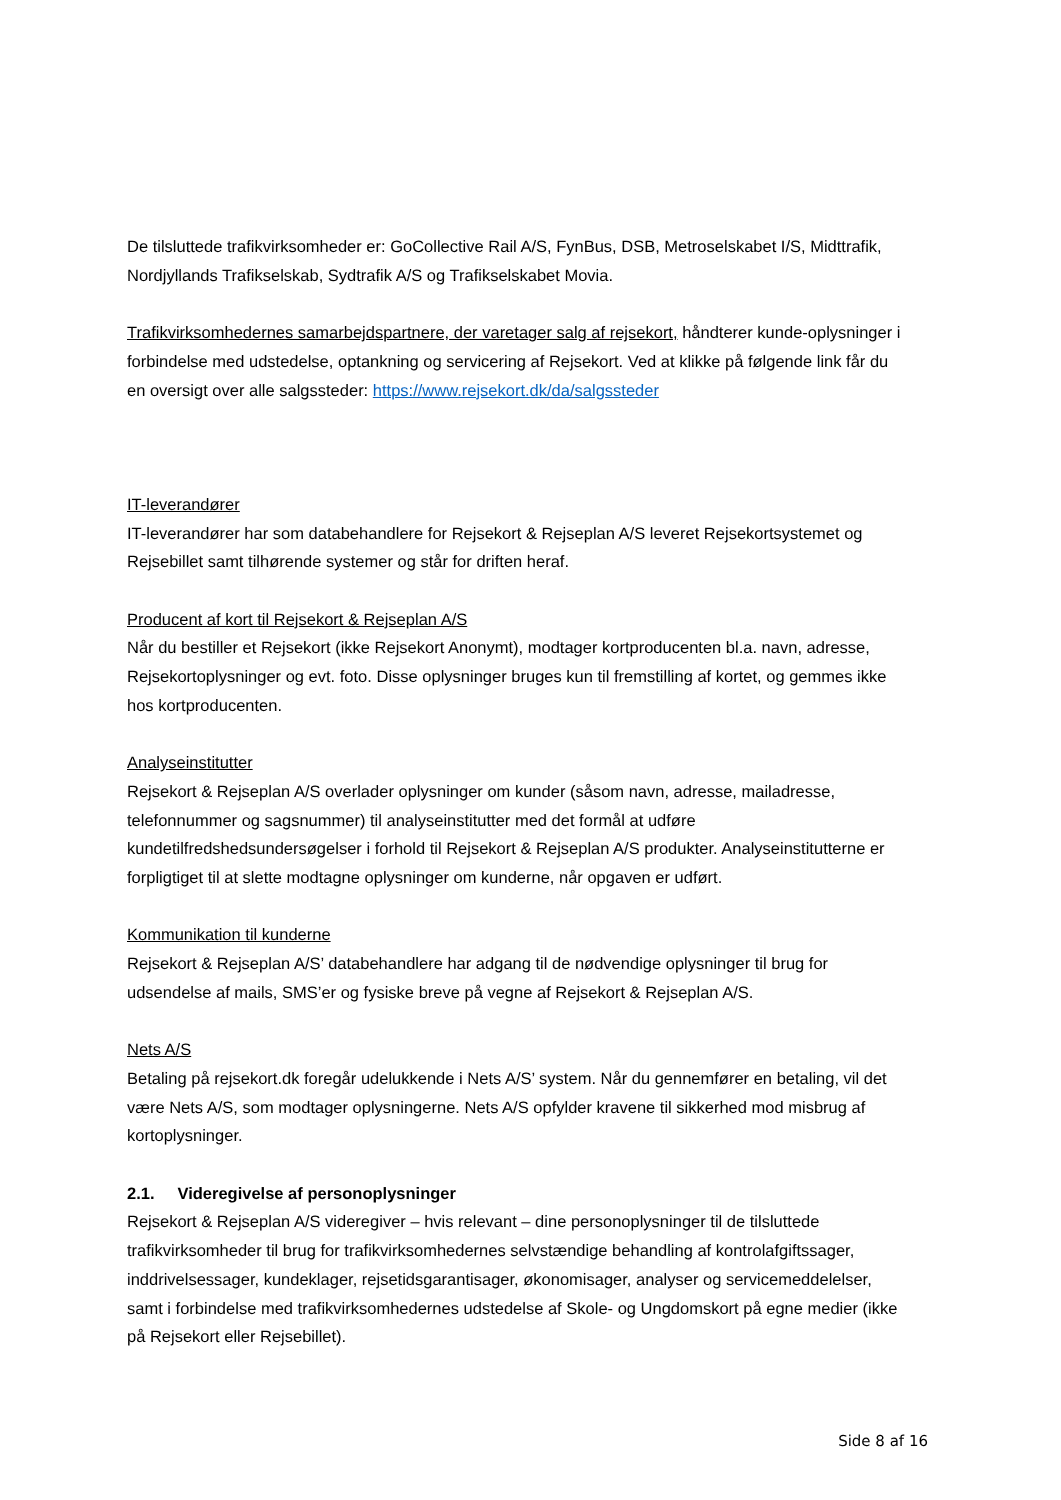De tilsluttede trafikvirksomheder er: GoCollective Rail A/S, FynBus, DSB, Metroselskabet I/S, Midttrafik, Nordjyllands Trafikselskab, Sydtrafik A/S og Trafikselskabet Movia.
Trafikvirksomhedernes samarbejdspartnere, der varetager salg af rejsekort, håndterer kunde-oplysninger i forbindelse med udstedelse, optankning og servicering af Rejsekort. Ved at klikke på følgende link får du en oversigt over alle salgssteder: https://www.rejsekort.dk/da/salgssteder
IT-leverandører
IT-leverandører har som databehandlere for Rejsekort & Rejseplan A/S leveret Rejsekortsystemet og Rejsebillet samt tilhørende systemer og står for driften heraf.
Producent af kort til Rejsekort & Rejseplan A/S
Når du bestiller et Rejsekort (ikke Rejsekort Anonymt), modtager kortproducenten bl.a. navn, adresse, Rejsekortoplysninger og evt. foto. Disse oplysninger bruges kun til fremstilling af kortet, og gemmes ikke hos kortproducenten.
Analyseinstitutter
Rejsekort & Rejseplan A/S overlader oplysninger om kunder (såsom navn, adresse, mailadresse, telefonnummer og sagsnummer) til analyseinstitutter med det formål at udføre kundetilfredshedsundersøgelser i forhold til Rejsekort & Rejseplan A/S produkter. Analyseinstitutterne er forpligtiget til at slette modtagne oplysninger om kunderne, når opgaven er udført.
Kommunikation til kunderne
Rejsekort & Rejseplan A/S’ databehandlere har adgang til de nødvendige oplysninger til brug for udsendelse af mails, SMS’er og fysiske breve på vegne af Rejsekort & Rejseplan A/S.
Nets A/S
Betaling på rejsekort.dk foregår udelukkende i Nets A/S’ system. Når du gennemfører en betaling, vil det være Nets A/S, som modtager oplysningerne. Nets A/S opfylder kravene til sikkerhed mod misbrug af kortoplysninger.
2.1. Videregivelse af personoplysninger
Rejsekort & Rejseplan A/S videregiver – hvis relevant – dine personoplysninger til de tilsluttede trafikvirksomheder til brug for trafikvirksomhedernes selvstændige behandling af kontrolafgiftssager, inddrivelsessager, kundeklager, rejsetidsgarantisager, økonomisager, analyser og servicemeddelelser, samt i forbindelse med trafikvirksomhedernes udstedelse af Skole- og Ungdomskort på egne medier (ikke på Rejsekort eller Rejsebillet).
Side 8 af 16